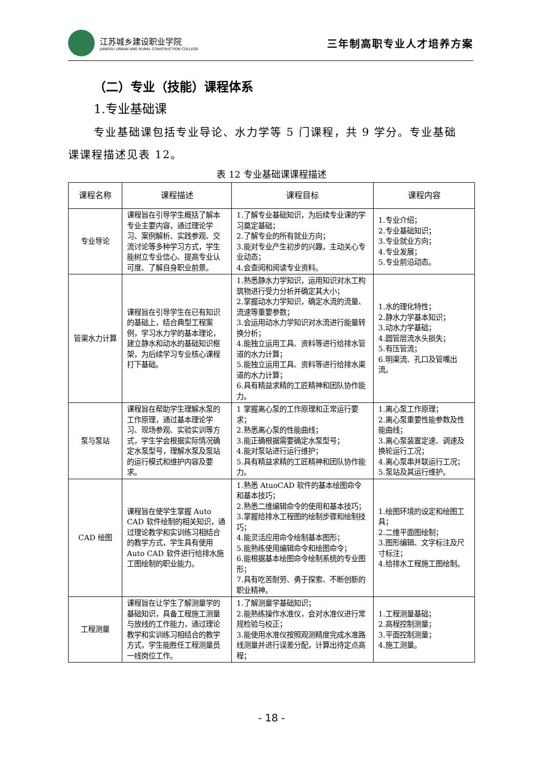江苏城乡建设职业学院
JIANGSU URBAN AND RURAL CONSTRUCTION COLLEGE
三年制高职专业人才培养方案
（二）专业（技能）课程体系
1.专业基础课
专业基础课包括专业导论、水力学等 5 门课程，共 9 学分。专业基础
课课程描述见表 12。
表 12 专业基础课课程描述
| 课程名称 | 课程描述 | 课程目标 | 课程内容 |
| --- | --- | --- | --- |
| 专业导论 | 课程旨在引导学生概括了解本专业主要内容，通过理论学习、案例解析、实践参观、交流讨论等多种学习方式，学生能树立专业信心、提高专业认可度、了解自身职业前景。 | 1.了解专业基础知识，为后续专业课的学习奠定基础； 2.了解专业的所有就业方向； 3.能对专业产生初步的兴趣，主动关心专业动态； 4.会查阅和阅读专业资料。 | 1.专业介绍； 2.专业基础知识； 3.专业就业方向； 4.专业发展； 5.专业前沿动态。 |
| 管渠水力计算 | 课程旨在引导学生在已有知识的基础上，结合典型工程案例，学习水力学的基本理论，建立静水和动水的基础知识框架，为后续学习专业核心课程打下基础。 | 1.熟悉静水力学知识，运用知识对水工构筑物进行受力分析并确定其大小； 2.掌握动水力学知识，确定水流的流量、流速等重要参数； 3.会运用动水力学知识对水流进行能量转换分析； 4.能独立运用工具、资料等进行给排水管道的水力计算； 5.能独立运用工具、资料等进行给排水渠道的水力计算； 6.具有精益求精的工匠精神和团队协作能力。 | 1.水的理化特性； 2.静水力学基本知识； 3.动水力学基础； 4.圆管层流水头损失； 5.有压管流； 6.明渠流、孔口及管嘴出流。 |
| 泵与泵站 | 课程旨在帮助学生理解水泵的工作原理，通过基本理论学习、现场参观、实验实训等方式，学生学会根据实际情况确定水泵型号，理解水泵及泵站的运行模式和维护内容及要求。 | 1 掌握离心泵的工作原理和正常运行要求； 2.熟悉离心泵的性能曲线； 3.能正确根据需要确定水泵型号； 4.能对泵站进行运行维护； 5.具有精益求精的工匠精神和团队协作能力。 | 1.离心泵工作原理； 2.离心泵重要性能参数及性能曲线； 3.离心泵装置定速、调速及换轮运行工况； 4.离心泵串并联运行工况； 5.泵站及其运行维护。 |
| CAD 绘图 | 课程旨在使学生掌握 Auto CAD 软件绘制的相关知识，通过理论教学和实训练习相结合的教学方式，学生具有使用 Auto CAD 软件进行给排水施工图绘制的职业能力。 | 1.熟悉 AtuoCAD 软件的基本绘图命令和基本技巧； 2.熟悉二维编辑命令的使用和基本技巧； 3.掌握给排水工程图的绘制步骤和绘制技巧； 4.能灵活应用命令绘制基本图形； 5.能熟练使用编辑命令和绘图命令； 6.能根据基本绘图命令绘制系统的专业图形； 7.具有吃苦耐劳、勇于探索、不断创新的职业精神。 | 1.绘图环境的设定和绘图工具； 2.二维平面图绘制； 3.图形编辑、文字标注及尺寸标注； 4.给排水工程施工图绘制。 |
| 工程测量 | 课程旨在让学生了解测量学的基础知识，具备工程施工测量与放线的工作能力，通过理论教学和实训练习相结合的教学方式，学生能胜任工程测量员一线岗位工作。 | 1.了解测量学基础知识； 2.能熟练操作水准仪，会对水准仪进行常规检验与校正； 3.能使用水准仪按照观测精度完成水准路线测量并进行误差分配，计算出待定点高程； | 1.工程测量基础； 2.高程控制测量； 3.平面控制测量； 4.施工测量。 |
- 18 -